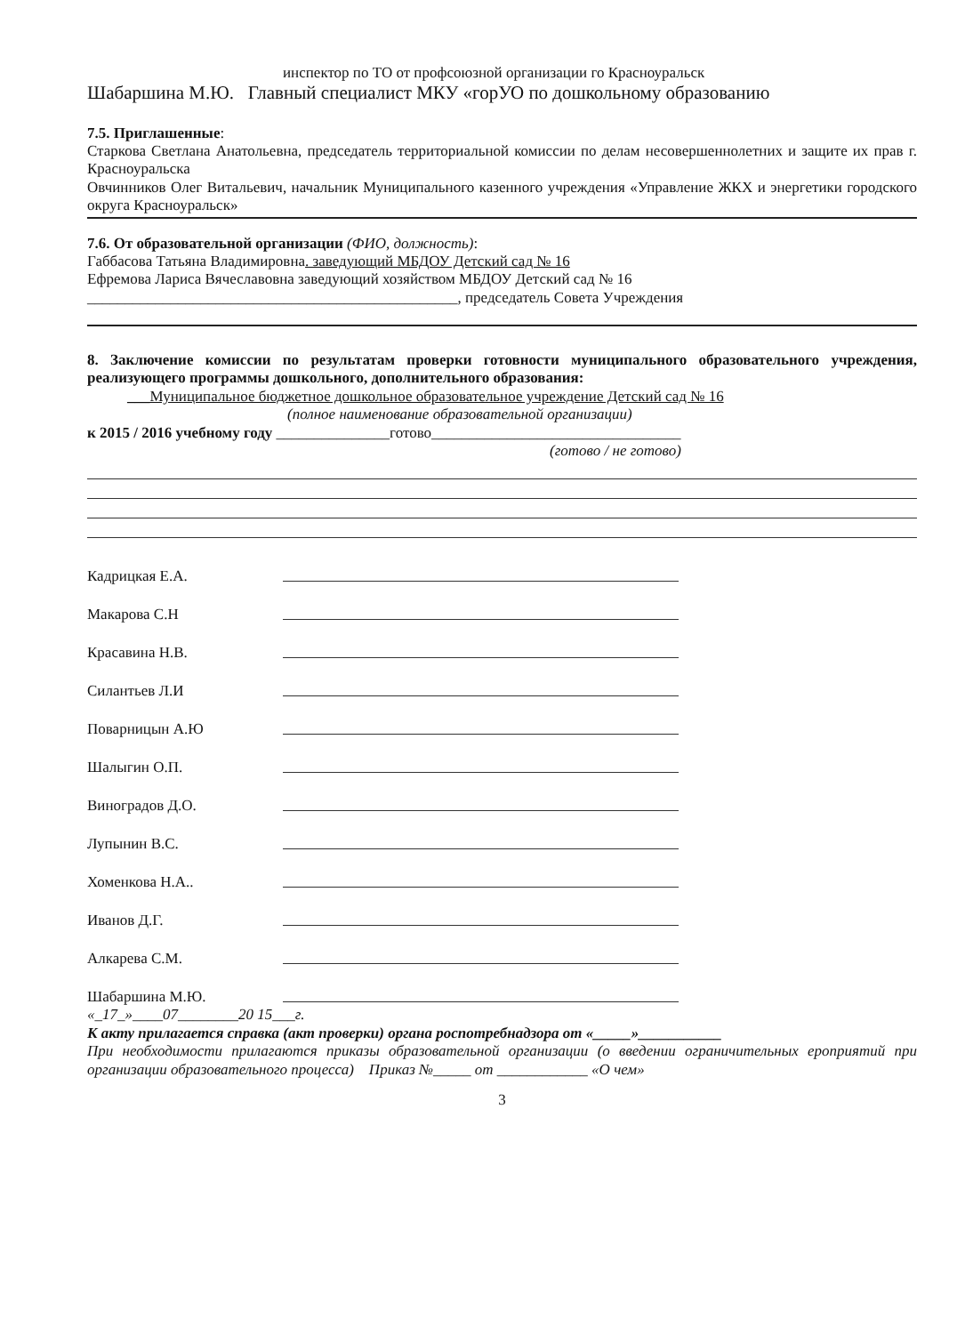инспектор по ТО от профсоюзной организации го Красноуральск
Шабаршина М.Ю. Главный специалист МКУ «горУО по дошкольному образованию
7.5. Приглашенные:
Старкова Светлана Анатольевна, председатель территориальной комиссии по делам несовершеннолетних и защите их прав г. Красноуральска
Овчинников Олег Витальевич, начальник Муниципального казенного учреждения «Управление ЖКХ и энергетики городского округа Красноуральск»
7.6. От образовательной организации (ФИО, должность):
Габбасова Татьяна Владимировна. заведующий МБДОУ Детский сад № 16
Ефремова Лариса Вячеславовна заведующий хозяйством МБДОУ Детский сад № 16
_________________________________________________, председатель Совета Учреждения
8. Заключение комиссии по результатам проверки готовности муниципального образовательного учреждения, реализующего программы дошкольного, дополнительного образования:
___Муниципальное бюджетное дошкольное образовательное учреждение Детский сад № 16
(полное наименование образовательной организации)
к 2015 / 2016 учебному году _______________готово_________________________________
(готово / не готово)
Кадрицкая Е.А.
Макарова С.Н
Красавина Н.В.
Силантьев Л.И
Поварницын А.Ю
Шалыгин О.П.
Виноградов Д.О.
Лупынин В.С.
Хоменкова Н.А..
Иванов Д.Г.
Алкарева С.М.
Шабаршина М.Ю.
«_17_»____07________20 15___г.
К акту прилагается справка (акт проверки) органа роспотребнадзора от «_____»___________
При необходимости прилагаются приказы образовательной организации (о введении ограничительных ероприятий при организации образовательного процесса) Приказ №_____ от ____________ «О чем»
3